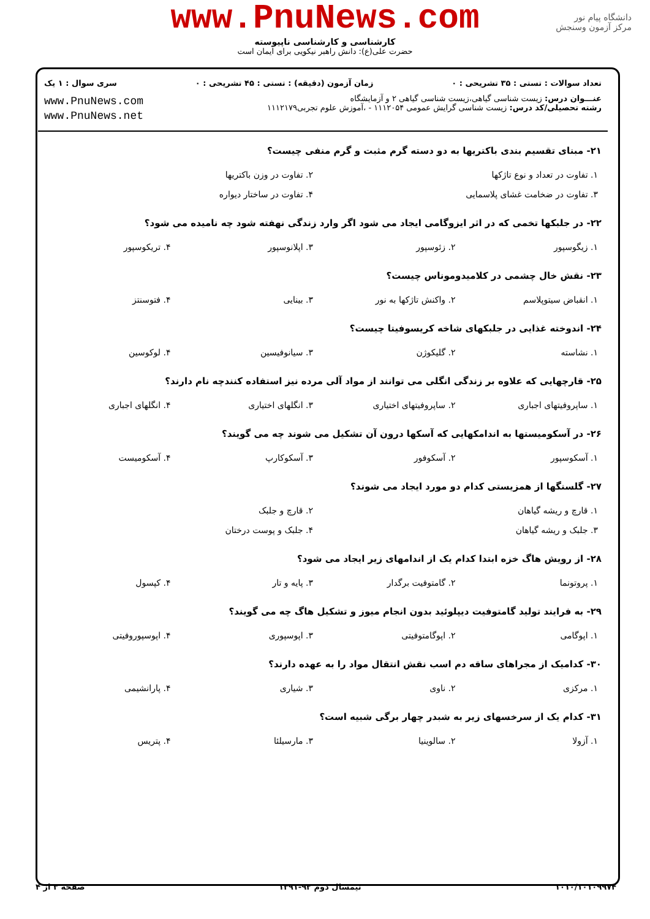www.PnuNews.com
کارشناسی و کارشناسی ناپیوسته
حضرت علی(ع): دانش راهبر نیکویی برای ایمان است
دانشگاه پیام نور
مرکز آزمون وسنجش
تعداد سوالات : تستی : ۳۵ تشریحی : ۰ زمان آزمون (دقیقه) : تستی : ۴۵ تشریحی : ۰ سری سوال : ۱ یک
عنـــوان درس: زیست شناسی گیاهی،زیست شناسی گیاهی ۲ و آزمایشگاه
رشته تحصیلی/کد درس: زیست شناسی گرایش عمومی ۱۱۱۲۰۵۴ - ،آموزش علوم تجربی۱۱۱۲۱۷۹
www.PnuNews.com
www.PnuNews.net
۲۱- مبنای تقسیم بندی باکتریها به دو دسته گرم مثبت و گرم منفی چیست؟
| ۱. تفاوت در تعداد و نوع تاژکها | ۲. تفاوت در وزن باکتریها |
| ۳. تفاوت در ضخامت غشای پلاسمایی | ۴. تفاوت در ساختار دیواره |
۲۲- در جلبکها تخمی که در اثر ایزوگامی ایجاد می شود اگر وارد زندگی نهفته شود چه نامیده می شود؟
| ۱. زیگوسپور | ۲. زئوسپور | ۳. اپلانوسپور | ۴. تریکوسپور |
۲۳- نقش خال چشمی در کلامیدوموناس چیست؟
| ۱. انقباض سیتوپلاسم | ۲. واکنش تاژکها به نور | ۳. بینایی | ۴. فتوسنتز |
۲۴- اندوخته غذایی در جلبکهای شاخه کریسوفیتا چیست؟
| ۱. نشاسته | ۲. گلیکوژن | ۳. سیانوفیسین | ۴. لوکوسین |
۲۵- قارچهایی که علاوه بر زندگی انگلی می توانند از مواد آلی مرده نیز استفاده کنندچه نام دارند؟
| ۱. ساپروفیتهای اجباری | ۲. ساپروفیتهای اختیاری | ۳. انگلهای اختیاری | ۴. انگلهای اجباری |
۲۶- در آسکومیستها به اندامکهایی که آسکها درون آن تشکیل می شوند چه می گویند؟
| ۱. آسکوسپور | ۲. آسکوفور | ۳. آسکوکارپ | ۴. آسکومیست |
۲۷- گلسنگها از همزیستی کدام دو مورد ایجاد می شوند؟
| ۱. قارچ و ریشه گیاهان | ۲. قارچ و جلبک |
| ۳. جلبک و ریشه گیاهان | ۴. جلبک و پوست درختان |
۲۸- از رویش هاگ خزه ابتدا کدام یک از اندامهای زیر ایجاد می شود؟
| ۱. پروتونما | ۲. گامتوفیت برگدار | ۳. پایه و تار | ۴. کپسول |
۲۹- به فرایند تولید گامتوفیت دیپلوئید بدون انجام میوز و تشکیل هاگ چه می گویند؟
| ۱. اپوگامی | ۲. اپوگامتوفیتی | ۳. اپوسپوری | ۴. اپوسپوروفیتی |
۳۰- کدامیک از مجراهای ساقه دم اسب نقش انتقال مواد را به عهده دارند؟
| ۱. مرکزی | ۲. ناوی | ۳. شیاری | ۴. پارانشیمی |
۳۱- کدام یک از سرخسهای زیر به شبدر چهار برگی شبیه است؟
| ۱. آزولا | ۲. سالوینیا | ۳. مارسیلئا | ۴. پتریس |
۱۰۱۰/۱۰۱۰۹۹۷۴ نیمسال دوم ۹۲-۱۳۹۱ صفحه ۳ از ۴